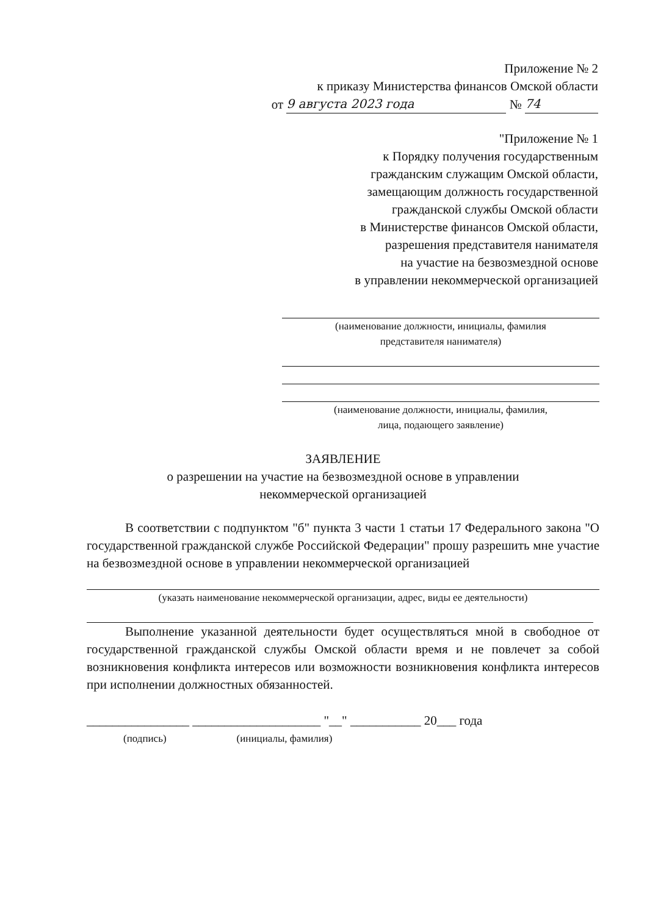Приложение № 2
к приказу Министерства финансов Омской области
от 9 августа 2023 года № 74
"Приложение № 1
к Порядку получения государственным
гражданским служащим Омской области,
замещающим должность государственной
гражданской службы Омской области
в Министерстве финансов Омской области,
разрешения представителя нанимателя
на участие на безвозмездной основе
в управлении некоммерческой организацией
(наименование должности, инициалы, фамилия
представителя нанимателя)
(наименование должности, инициалы, фамилия,
лица, подающего заявление)
ЗАЯВЛЕНИЕ
о разрешении на участие на безвозмездной основе в управлении
некоммерческой организацией
В соответствии с подпунктом "б" пункта 3 части 1 статьи 17 Федерального закона "О государственной гражданской службе Российской Федерации" прошу разрешить мне участие на безвозмездной основе в управлении некоммерческой организацией
(указать наименование некоммерческой организации, адрес, виды ее деятельности)
Выполнение указанной деятельности будет осуществляться мной в свободное от государственной гражданской службы Омской области время и не повлечет за собой возникновения конфликта интересов или возможности возникновения конфликта интересов при исполнении должностных обязанностей.
________________ ____________________ "__" ___________ 20___ года
(подпись) (инициалы, фамилия)